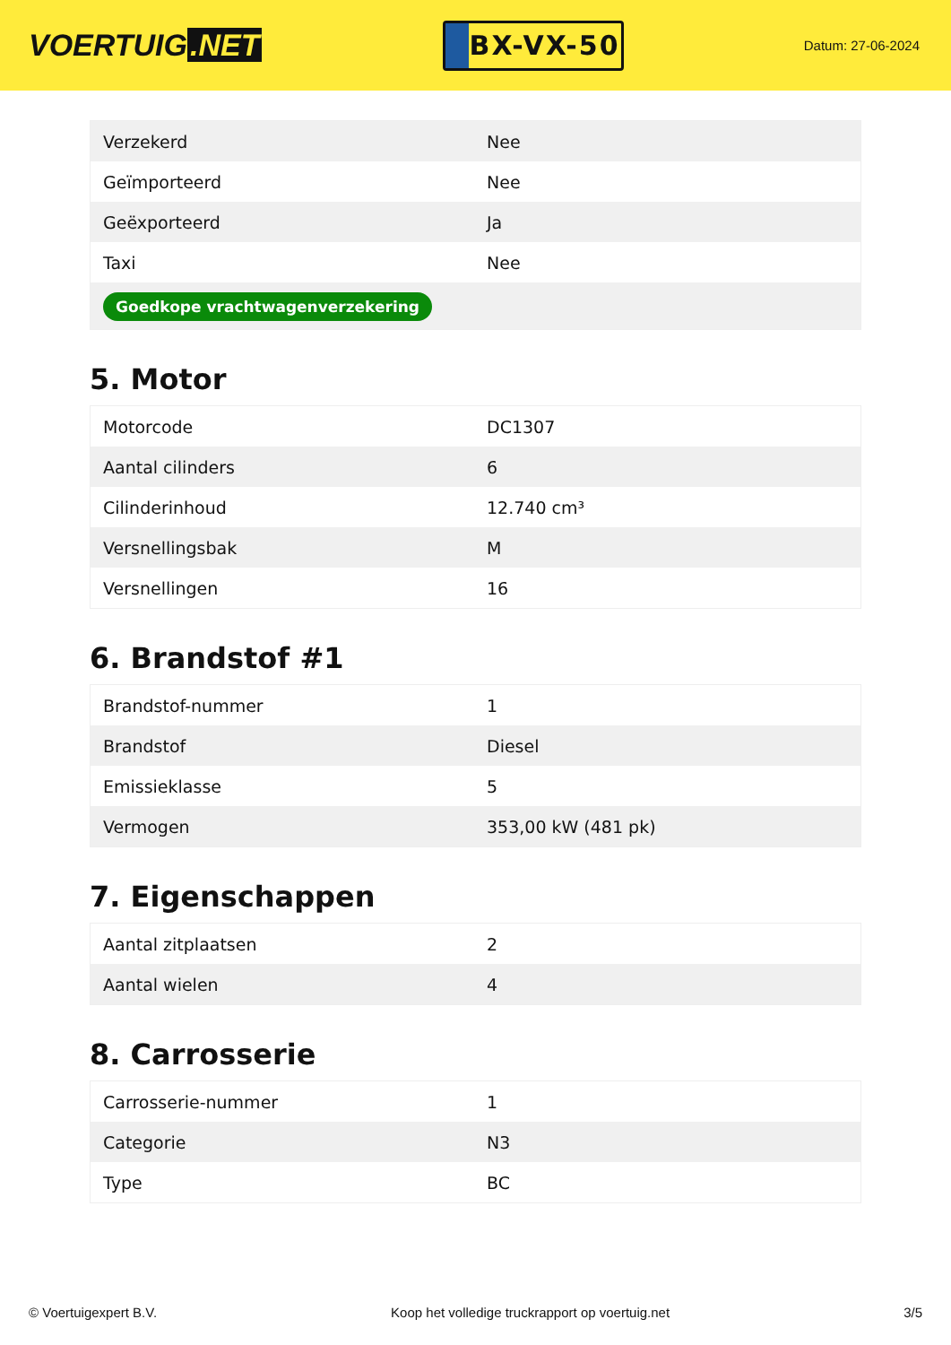VOERTUIG.NET
BX-VX-50
Datum: 27-06-2024
| Verzekerd | Nee |
| Geïmporteerd | Nee |
| Geëxporteerd | Ja |
| Taxi | Nee |
| Goedkope vrachtwagenverzekering | |
5. Motor
| Motorcode | DC1307 |
| Aantal cilinders | 6 |
| Cilinderinhoud | 12.740 cm³ |
| Versnellingsbak | M |
| Versnellingen | 16 |
6. Brandstof #1
| Brandstof-nummer | 1 |
| Brandstof | Diesel |
| Emissieklasse | 5 |
| Vermogen | 353,00 kW (481 pk) |
7. Eigenschappen
| Aantal zitplaatsen | 2 |
| Aantal wielen | 4 |
8. Carrosserie
| Carrosserie-nummer | 1 |
| Categorie | N3 |
| Type | BC |
© Voertuigexpert B.V. Koop het volledige truckrapport op voertuig.net 3/5